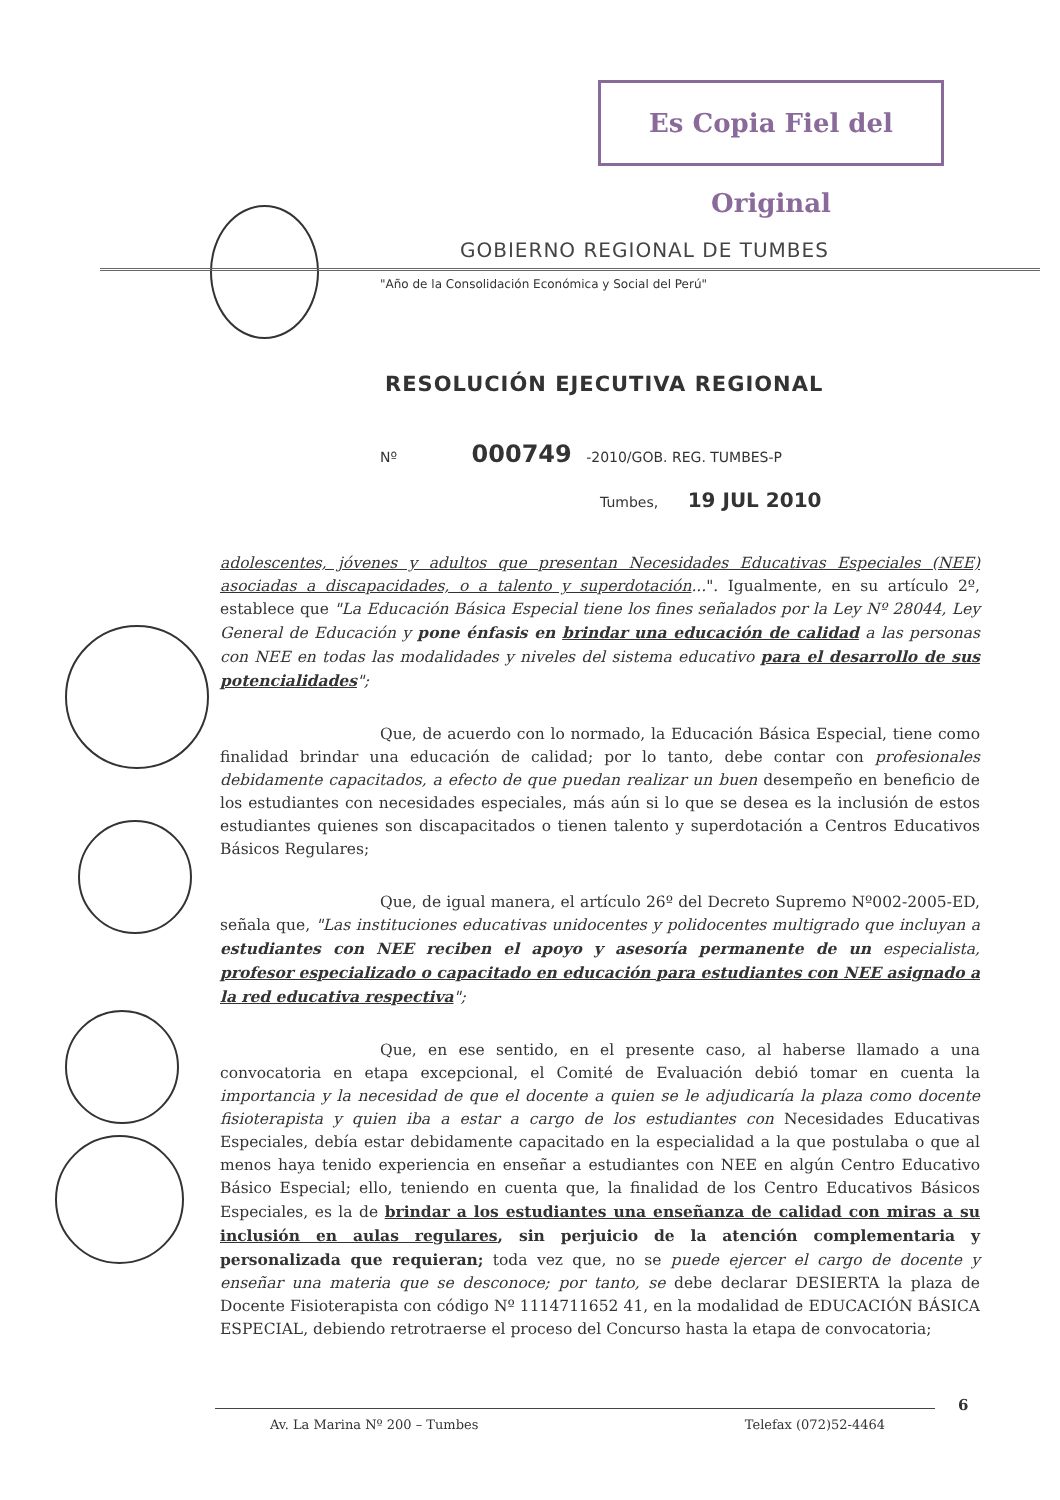Es Copia Fiel del Original
GOBIERNO REGIONAL DE TUMBES
"Año de la Consolidación Económica y Social del Perú"
RESOLUCIÓN EJECUTIVA REGIONAL
Nº 000749 -2010/GOB. REG. TUMBES-P
Tumbes, 19 JUL 2010
adolescentes, jóvenes y adultos que presentan Necesidades Educativas Especiales (NEE) asociadas a discapacidades, o a talento y superdotación...". Igualmente, en su artículo 2º, establece que "La Educación Básica Especial tiene los fines señalados por la Ley Nº 28044, Ley General de Educación y pone énfasis en brindar una educación de calidad a las personas con NEE en todas las modalidades y niveles del sistema educativo para el desarrollo de sus potencialidades";
Que, de acuerdo con lo normado, la Educación Básica Especial, tiene como finalidad brindar una educación de calidad; por lo tanto, debe contar con profesionales debidamente capacitados, a efecto de que puedan realizar un buen desempeño en beneficio de los estudiantes con necesidades especiales, más aún si lo que se desea es la inclusión de estos estudiantes quienes son discapacitados o tienen talento y superdotación a Centros Educativos Básicos Regulares;
Que, de igual manera, el artículo 26º del Decreto Supremo Nº002-2005-ED, señala que, "Las instituciones educativas unidocentes y polidocentes multigrado que incluyan a estudiantes con NEE reciben el apoyo y asesoría permanente de un especialista, profesor especializado o capacitado en educación para estudiantes con NEE asignado a la red educativa respectiva";
Que, en ese sentido, en el presente caso, al haberse llamado a una convocatoria en etapa excepcional, el Comité de Evaluación debió tomar en cuenta la importancia y la necesidad de que el docente a quien se le adjudicaría la plaza como docente fisioterapista y quien iba a estar a cargo de los estudiantes con Necesidades Educativas Especiales, debía estar debidamente capacitado en la especialidad a la que postulaba o que al menos haya tenido experiencia en enseñar a estudiantes con NEE en algún Centro Educativo Básico Especial; ello, teniendo en cuenta que, la finalidad de los Centro Educativos Básicos Especiales, es la de brindar a los estudiantes una enseñanza de calidad con miras a su inclusión en aulas regulares, sin perjuicio de la atención complementaria y personalizada que requieran; toda vez que, no se puede ejercer el cargo de docente y enseñar una materia que se desconoce; por tanto, se debe declarar DESIERTA la plaza de Docente Fisioterapista con código Nº 1114711652 41, en la modalidad de EDUCACIÓN BÁSICA ESPECIAL, debiendo retrotraerse el proceso del Concurso hasta la etapa de convocatoria;
6
Av. La Marina Nº 200 – Tumbes Telefax (072)52-4464